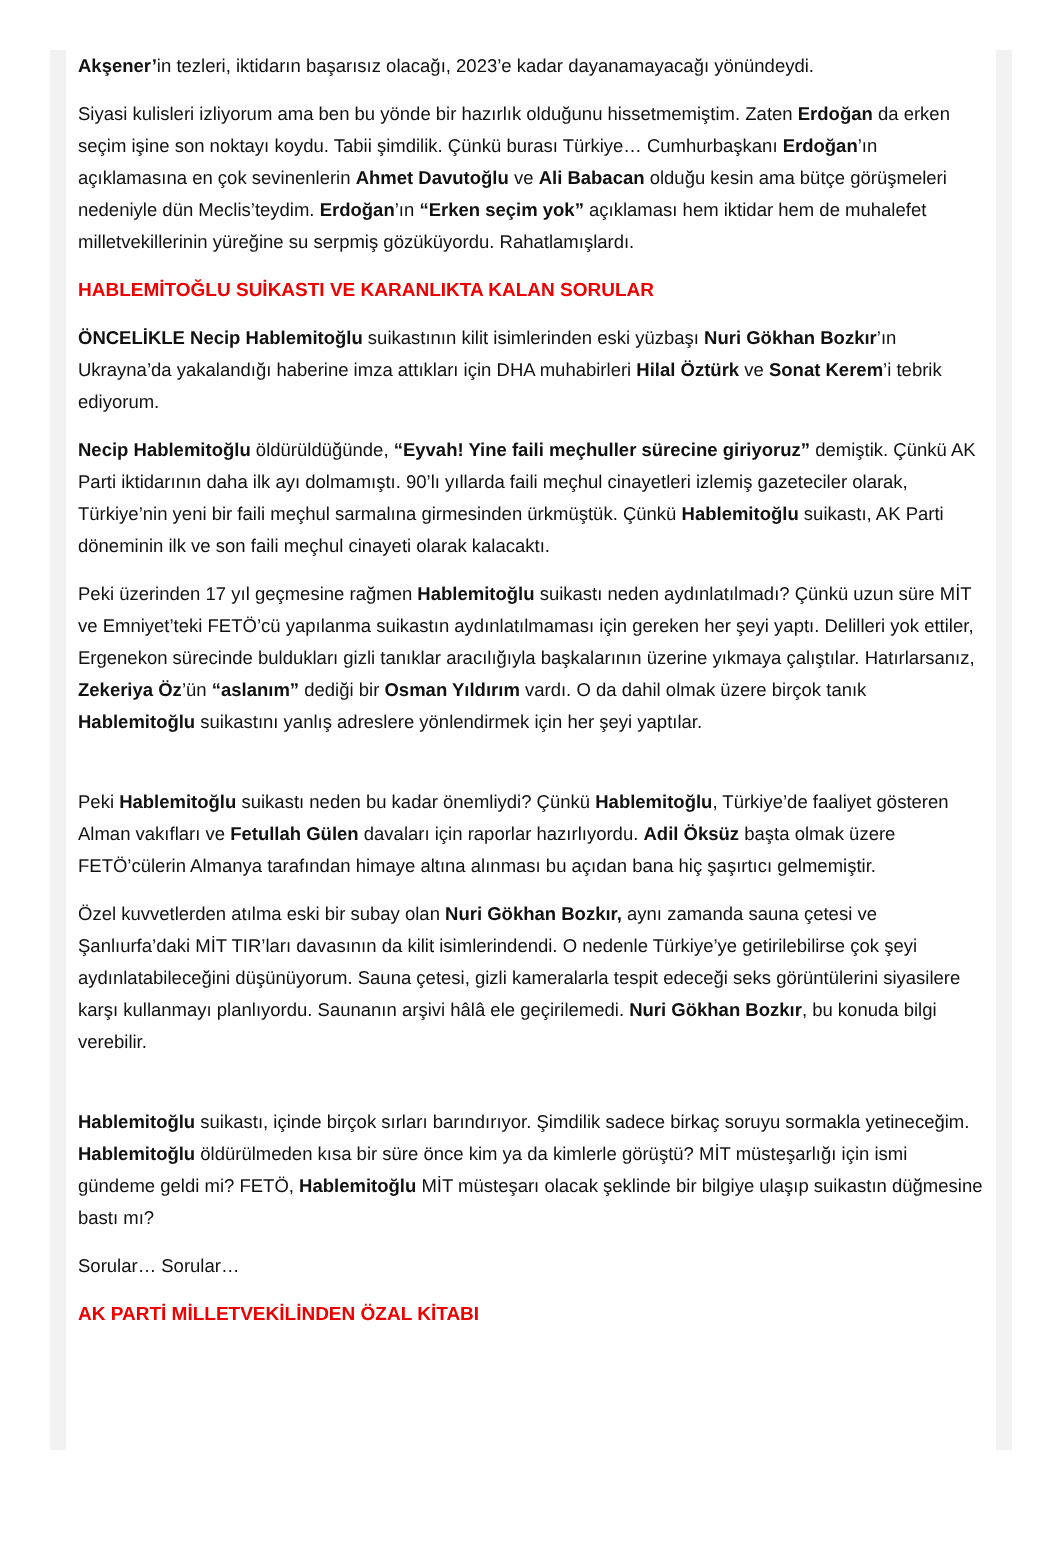Akşener’in tezleri, iktidarın başarısız olacağı, 2023’e kadar dayanamayacağı yönündeydi.
Siyasi kulisleri izliyorum ama ben bu yönde bir hazırlık olduğunu hissetmemiştim. Zaten Erdoğan da erken seçim işine son noktayı koydu. Tabii şimdilik. Çünkü burası Türkiye… Cumhurbaşkanı Erdoğan’ın açıklamasına en çok sevinenlerin Ahmet Davutoğlu ve Ali Babacan olduğu kesin ama bütçe görüşmeleri nedeniyle dün Meclis’teydim. Erdoğan’ın “Erken seçim yok” açıklaması hem iktidar hem de muhalefet milletvekillerinin yüreğine su serpmiş gözüküyordu. Rahatlamışlardı.
HABLEMİTOĞLU SUİKASTI VE KARANLIKTA KALAN SORULAR
ÖNCELİKLE Necip Hablemitoğlu suikastının kilit isimlerinden eski yüzbaşı Nuri Gökhan Bozkır’ın Ukrayna’da yakalandığı haberine imza attıkları için DHA muhabirleri Hilal Öztürk ve Sonat Kerem’i tebrik ediyorum.
Necip Hablemitoğlu öldürüldüğünde, “Eyvah! Yine faili meçhuller sürecine giriyoruz” demiştik. Çünkü AK Parti iktidarının daha ilk ayı dolmamıştı. 90’lı yıllarda faili meçhul cinayetleri izlemiş gazeteciler olarak, Türkiye’nin yeni bir faili meçhul sarmalına girmesinden ürkmüştük. Çünkü Hablemitoğlu suikastı, AK Parti döneminin ilk ve son faili meçhul cinayeti olarak kalacaktı.
Peki üzerinden 17 yıl geçmesine rağmen Hablemitoğlu suikastı neden aydınlatılmadı? Çünkü uzun süre MİT ve Emniyet’teki FETÖ’cü yapılanma suikastın aydınlatılmaması için gereken her şeyi yaptı. Delilleri yok ettiler, Ergenekon sürecinde buldukları gizli tanıklar aracılığıyla başkalarının üzerine yıkmaya çalıştılar. Hatırlarsanız, Zekeriya Öz’ün “aslanım” dediği bir Osman Yıldırım vardı. O da dahil olmak üzere birçok tanık Hablemitoğlu suikastını yanlış adreslere yönlendirmek için her şeyi yaptılar.
Peki Hablemitoğlu suikastı neden bu kadar önemliydi? Çünkü Hablemitoğlu, Türkiye’de faaliyet gösteren Alman vakıfları ve Fetullah Gülen davaları için raporlar hazırlıyordu. Adil Öksüz başta olmak üzere FETÖ’cülerin Almanya tarafından himaye altına alınması bu açıdan bana hiç şaşırtıcı gelmemiştir.
Özel kuvvetlerden atılma eski bir subay olan Nuri Gökhan Bozkır, aynı zamanda sauna çetesi ve Şanlıurfa’daki MİT TIR’ları davasının da kilit isimlerindendi. O nedenle Türkiye’ye getirilebilirse çok şeyi aydınlatabileceğini düşünüyorum. Sauna çetesi, gizli kameralarla tespit edeceği seks görüntülerini siyasilere karşı kullanmayı planlıyordu. Saunanın arşivi hâlâ ele geçirilemedi. Nuri Gökhan Bozkır, bu konuda bilgi verebilir.
Hablemitoğlu suikastı, içinde birçok sırları barındırıyor. Şimdilik sadece birkaç soruyu sormakla yetineceğim. Hablemitoğlu öldürülmeden kısa bir süre önce kim ya da kimlerle görüştü? MİT müsteşarlığı için ismi gündeme geldi mi? FETÖ, Hablemitoğlu MİT müsteşarı olacak şeklinde bir bilgiye ulaşıp suikastın düğmesine bastı mı?
Sorular… Sorular…
AK PARTİ MİLLETVEKİLİNDEN ÖZAL KİTABI